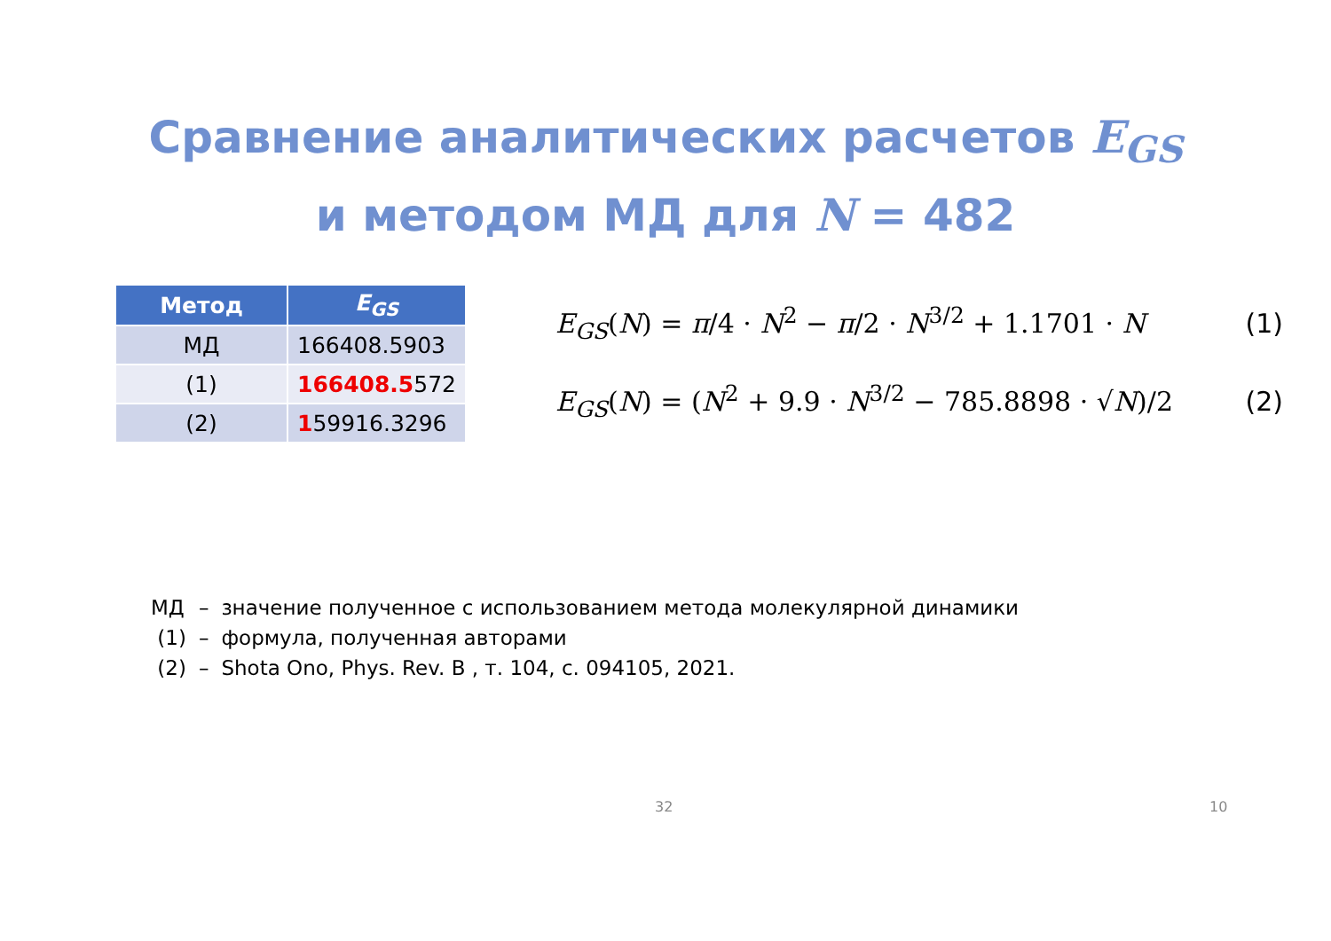Сравнение аналитических расчетов E<sub>GS</sub>
и методом МД для N = 482
| Метод | E<sub>GS</sub> |
| --- | --- |
| МД | 166408.5903 |
| (1) | 166408.5 572 |
| (2) | 1 59916.3296 |
E<sub>GS</sub>(N) = π/4 · N<sup>2</sup> − π/2 · N<sup>3/2</sup> + 1.1701 · N (1)
E<sub>GS</sub>(N) = (N<sup>2</sup> + 9.9 · N<sup>3/2</sup> − 785.8898 · √N)/2 (2)
| МД | – | значение полученное с использованием метода молекулярной динамики |
| (1) | – | формула, полученная авторами |
| (2) | – | Shota Ono, Phys. Rev. B , т. 104, с. 094105, 2021. |
32 10